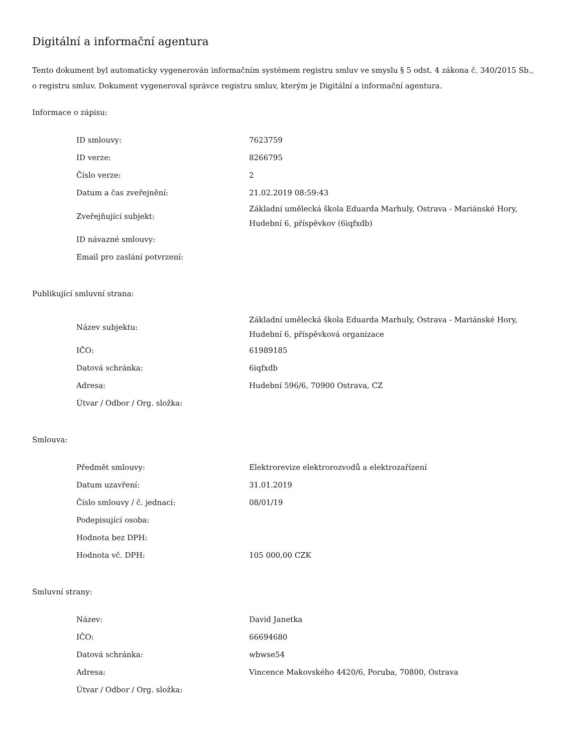Digitální a informační agentura
Tento dokument byl automaticky vygenerován informačním systémem registru smluv ve smyslu § 5 odst. 4 zákona č. 340/2015 Sb., o registru smluv. Dokument vygeneroval správce registru smluv, kterým je Digitální a informační agentura.
Informace o zápisu:
| ID smlouvy: | 7623759 |
| ID verze: | 8266795 |
| Číslo verze: | 2 |
| Datum a čas zveřejnění: | 21.02.2019 08:59:43 |
| Zveřejňující subjekt: | Základní umělecká škola Eduarda Marhuly, Ostrava - Mariánské Hory, Hudební 6, příspěvkov (6iqfxdb) |
| ID návazné smlouvy: | |
| Email pro zaslání potvrzení: | |
Publikující smluvní strana:
| Název subjektu: | Základní umělecká škola Eduarda Marhuly, Ostrava - Mariánské Hory, Hudební 6, příspěvková organizace |
| IČO: | 61989185 |
| Datová schránka: | 6iqfxdb |
| Adresa: | Hudební 596/6, 70900 Ostrava, CZ |
| Útvar / Odbor / Org. složka: | |
Smlouva:
| Předmět smlouvy: | Elektrorevize elektrorozvodů a elektrozařízení |
| Datum uzavření: | 31.01.2019 |
| Číslo smlouvy / č. jednací: | 08/01/19 |
| Podepisující osoba: | |
| Hodnota bez DPH: | |
| Hodnota vč. DPH: | 105 000,00 CZK |
Smluvní strany:
| Název: | David Janetka |
| IČO: | 66694680 |
| Datová schránka: | wbwse54 |
| Adresa: | Vincence Makovského 4420/6, Poruba, 70800, Ostrava |
| Útvar / Odbor / Org. složka: | |